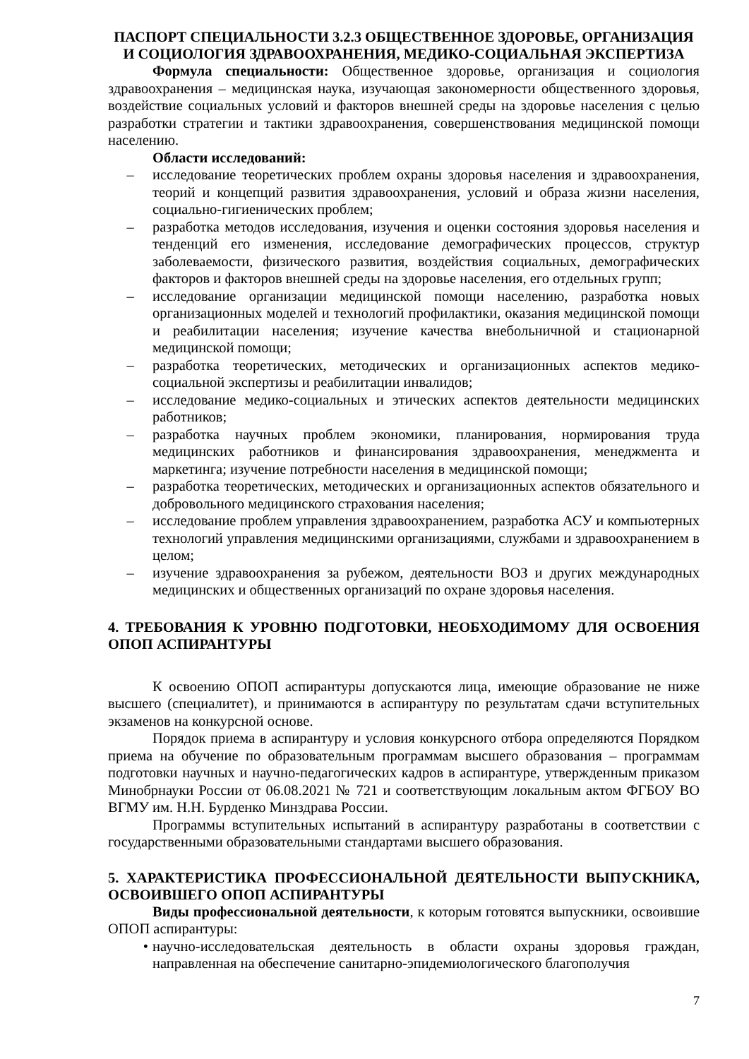ПАСПОРТ СПЕЦИАЛЬНОСТИ 3.2.3 ОБЩЕСТВЕННОЕ ЗДОРОВЬЕ, ОРГАНИЗАЦИЯ И СОЦИОЛОГИЯ ЗДРАВООХРАНЕНИЯ, МЕДИКО-СОЦИАЛЬНАЯ ЭКСПЕРТИЗА
Формула специальности: Общественное здоровье, организация и социология здравоохранения – медицинская наука, изучающая закономерности общественного здоровья, воздействие социальных условий и факторов внешней среды на здоровье населения с целью разработки стратегии и тактики здравоохранения, совершенствования медицинской помощи населению.
Области исследований:
– исследование теоретических проблем охраны здоровья населения и здравоохранения, теорий и концепций развития здравоохранения, условий и образа жизни населения, социально-гигиенических проблем;
– разработка методов исследования, изучения и оценки состояния здоровья населения и тенденций его изменения, исследование демографических процессов, структур заболеваемости, физического развития, воздействия социальных, демографических факторов и факторов внешней среды на здоровье населения, его отдельных групп;
– исследование организации медицинской помощи населению, разработка новых организационных моделей и технологий профилактики, оказания медицинской помощи и реабилитации населения; изучение качества внебольничной и стационарной медицинской помощи;
– разработка теоретических, методических и организационных аспектов медико-социальной экспертизы и реабилитации инвалидов;
– исследование медико-социальных и этических аспектов деятельности медицинских работников;
– разработка научных проблем экономики, планирования, нормирования труда медицинских работников и финансирования здравоохранения, менеджмента и маркетинга; изучение потребности населения в медицинской помощи;
– разработка теоретических, методических и организационных аспектов обязательного и добровольного медицинского страхования населения;
– исследование проблем управления здравоохранением, разработка АСУ и компьютерных технологий управления медицинскими организациями, службами и здравоохранением в целом;
– изучение здравоохранения за рубежом, деятельности ВОЗ и других международных медицинских и общественных организаций по охране здоровья населения.
4. ТРЕБОВАНИЯ К УРОВНЮ ПОДГОТОВКИ, НЕОБХОДИМОМУ ДЛЯ ОСВОЕНИЯ ОПОП АСПИРАНТУРЫ
К освоению ОПОП аспирантуры допускаются лица, имеющие образование не ниже высшего (специалитет), и принимаются в аспирантуру по результатам сдачи вступительных экзаменов на конкурсной основе.
Порядок приема в аспирантуру и условия конкурсного отбора определяются Порядком приема на обучение по образовательным программам высшего образования – программам подготовки научных и научно-педагогических кадров в аспирантуре, утвержденным приказом Минобрнауки России от 06.08.2021 № 721 и соответствующим локальным актом ФГБОУ ВО ВГМУ им. Н.Н. Бурденко Минздрава России.
Программы вступительных испытаний в аспирантуру разработаны в соответствии с государственными образовательными стандартами высшего образования.
5. ХАРАКТЕРИСТИКА ПРОФЕССИОНАЛЬНОЙ ДЕЯТЕЛЬНОСТИ ВЫПУСКНИКА, ОСВОИВШЕГО ОПОП АСПИРАНТУРЫ
Виды профессиональной деятельности, к которым готовятся выпускники, освоившие ОПОП аспирантуры:
• научно-исследовательская деятельность в области охраны здоровья граждан, направленная на обеспечение санитарно-эпидемиологического благополучия
7